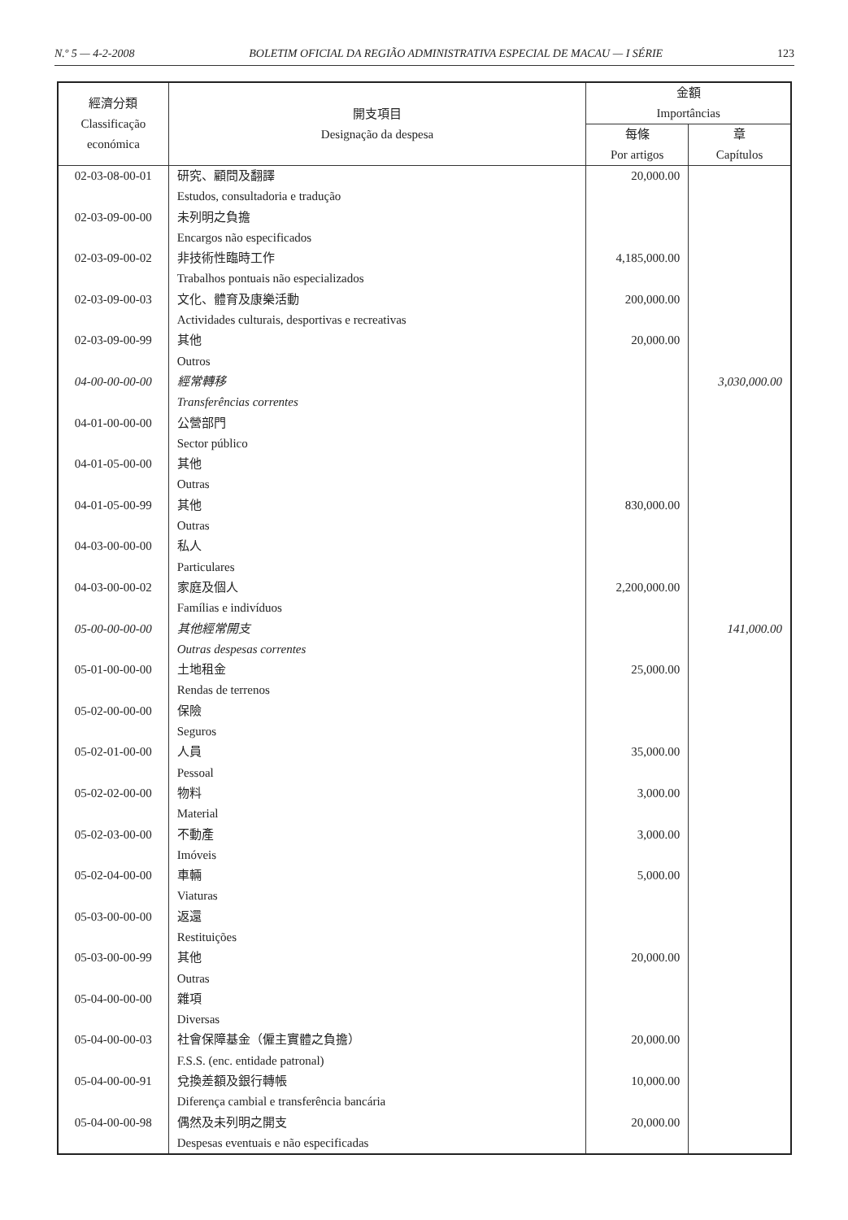N.º 5 — 4-2-2008 BOLETIM OFICIAL DA REGIÃO ADMINISTRATIVA ESPECIAL DE MACAU — I SÉRIE 123
| 經濟分類 Classificação económica | 開支項目 Designação da despesa | 金額 Importâncias | |
| --- | --- | --- | --- |
| | | 每條 Por artigos | 章 Capítulos |
| 02-03-08-00-01 | 研究、顧問及翻譯 Estudos, consultadoria e tradução | 20,000.00 | |
| 02-03-09-00-00 | 未列明之負擔 Encargos não especificados | | |
| 02-03-09-00-02 | 非技術性臨時工作 Trabalhos pontuais não especializados | 4,185,000.00 | |
| 02-03-09-00-03 | 文化、體育及康樂活動 Actividades culturais, desportivas e recreativas | 200,000.00 | |
| 02-03-09-00-99 | 其他 Outros | 20,000.00 | |
| 04-00-00-00-00 | 經常轉移 Transferências correntes | | 3,030,000.00 |
| 04-01-00-00-00 | 公營部門 Sector público | | |
| 04-01-05-00-00 | 其他 Outras | | |
| 04-01-05-00-99 | 其他 Outras | 830,000.00 | |
| 04-03-00-00-00 | 私人 Particulares | | |
| 04-03-00-00-02 | 家庭及個人 Famílias e indivíduos | 2,200,000.00 | |
| 05-00-00-00-00 | 其他經常開支 Outras despesas correntes | | 141,000.00 |
| 05-01-00-00-00 | 土地租金 Rendas de terrenos | 25,000.00 | |
| 05-02-00-00-00 | 保險 Seguros | | |
| 05-02-01-00-00 | 人員 Pessoal | 35,000.00 | |
| 05-02-02-00-00 | 物料 Material | 3,000.00 | |
| 05-02-03-00-00 | 不動產 Imóveis | 3,000.00 | |
| 05-02-04-00-00 | 車輛 Viaturas | 5,000.00 | |
| 05-03-00-00-00 | 返還 Restituições | | |
| 05-03-00-00-99 | 其他 Outras | 20,000.00 | |
| 05-04-00-00-00 | 雜項 Diversas | | |
| 05-04-00-00-03 | 社會保障基金（僱主實體之負擔） F.S.S. (enc. entidade patronal) | 20,000.00 | |
| 05-04-00-00-91 | 兌換差額及銀行轉帳 Diferença cambial e transferência bancária | 10,000.00 | |
| 05-04-00-00-98 | 偶然及未列明之開支 Despesas eventuais e não especificadas | 20,000.00 | |